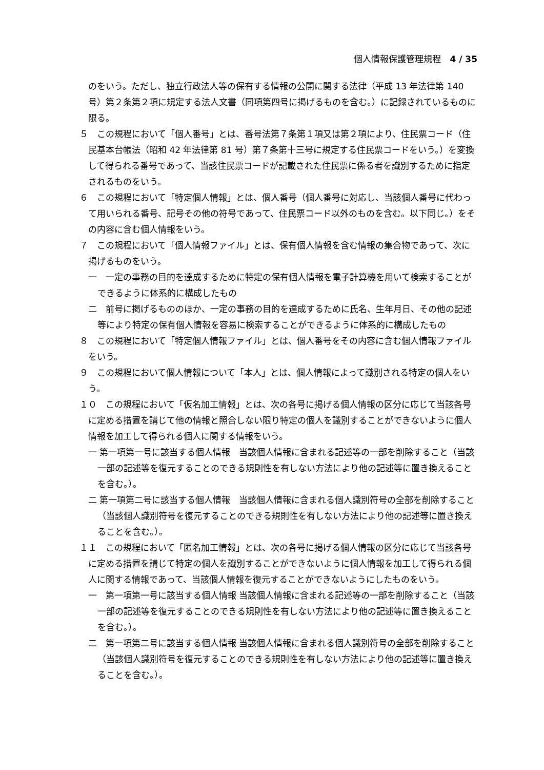個人情報保護管理規程　4 / 35
のをいう。ただし、独立行政法人等の保有する情報の公開に関する法律（平成 13 年法律第 140 号）第２条第２項に規定する法人文書（同項第四号に掲げるものを含む。）に記録されているものに限る。
５　この規程において「個人番号」とは、番号法第７条第１項又は第２項により、住民票コード（住民基本台帳法（昭和 42 年法律第 81 号）第７条第十三号に規定する住民票コードをいう。）を変換して得られる番号であって、当該住民票コードが記載された住民票に係る者を識別するために指定されるものをいう。
６　この規程において「特定個人情報」とは、個人番号（個人番号に対応し、当該個人番号に代わって用いられる番号、記号その他の符号であって、住民票コード以外のものを含む。以下同じ。）をその内容に含む個人情報をいう。
７　この規程において「個人情報ファイル」とは、保有個人情報を含む情報の集合物であって、次に掲げるものをいう。
一　一定の事務の目的を達成するために特定の保有個人情報を電子計算機を用いて検索することができるように体系的に構成したもの
二　前号に掲げるもののほか、一定の事務の目的を達成するために氏名、生年月日、その他の記述等により特定の保有個人情報を容易に検索することができるように体系的に構成したもの
８　この規程において「特定個人情報ファイル」とは、個人番号をその内容に含む個人情報ファイルをいう。
９　この規程において個人情報について「本人」とは、個人情報によって識別される特定の個人をいう。
１０　この規程において「仮名加工情報」とは、次の各号に掲げる個人情報の区分に応じて当該各号に定める措置を講じて他の情報と照合しない限り特定の個人を識別することができないように個人情報を加工して得られる個人に関する情報をいう。
一 第一項第一号に該当する個人情報　当該個人情報に含まれる記述等の一部を削除すること（当該一部の記述等を復元することのできる規則性を有しない方法により他の記述等に置き換えることを含む。）。
二 第一項第二号に該当する個人情報　当該個人情報に含まれる個人識別符号の全部を削除すること（当該個人識別符号を復元することのできる規則性を有しない方法により他の記述等に置き換えることを含む。）。
１１　この規程において「匿名加工情報」とは、次の各号に掲げる個人情報の区分に応じて当該各号に定める措置を講じて特定の個人を識別することができないように個人情報を加工して得られる個人に関する情報であって、当該個人情報を復元することができないようにしたものをいう。
一　第一項第一号に該当する個人情報 当該個人情報に含まれる記述等の一部を削除すること（当該一部の記述等を復元することのできる規則性を有しない方法により他の記述等に置き換えることを含む。）。
二　第一項第二号に該当する個人情報 当該個人情報に含まれる個人識別符号の全部を削除すること（当該個人識別符号を復元することのできる規則性を有しない方法により他の記述等に置き換えることを含む。）。